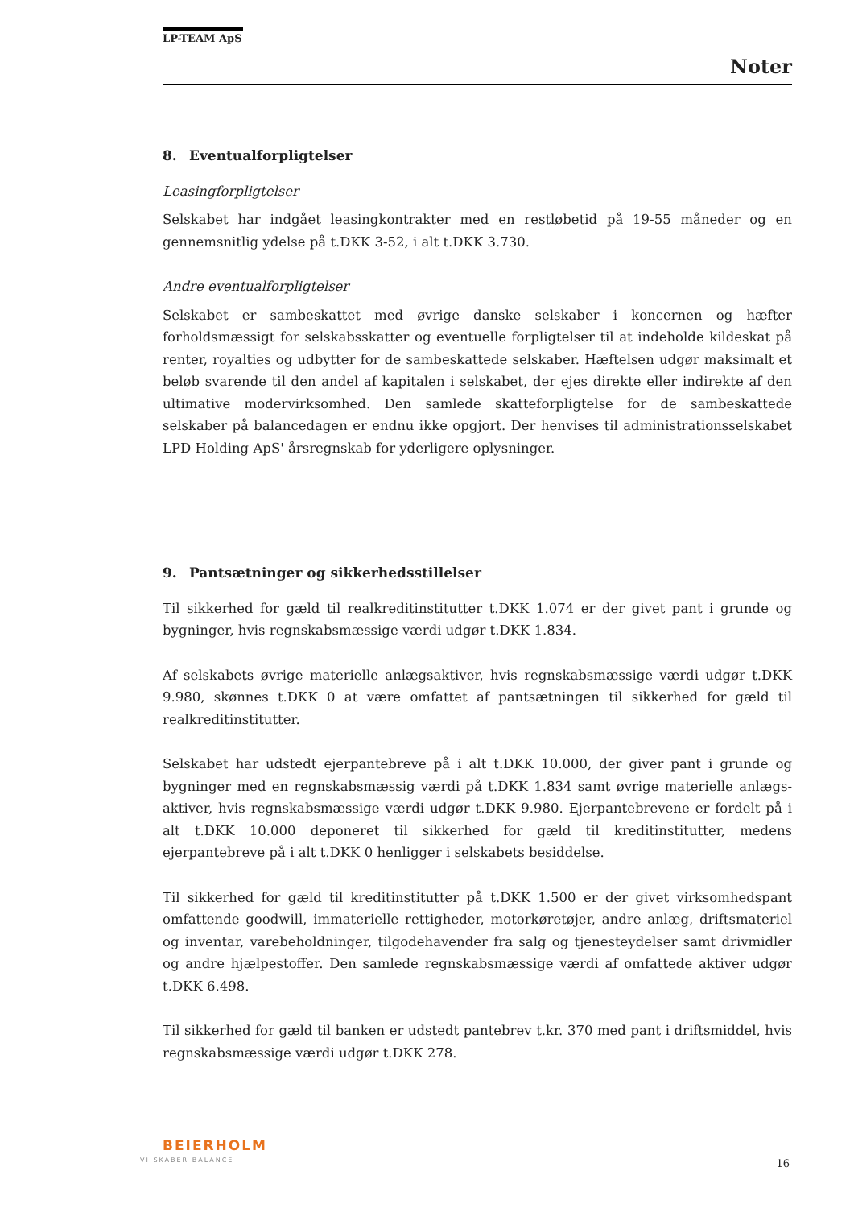LP-TEAM ApS
Noter
8. Eventualforpligtelser
Leasingforpligtelser
Selskabet har indgået leasingkontrakter med en restløbetid på 19-55 måneder og en gennemsnitlig ydelse på t.DKK 3-52, i alt t.DKK 3.730.
Andre eventualforpligtelser
Selskabet er sambeskattet med øvrige danske selskaber i koncernen og hæfter forholdsmæssigt for selskabsskatter og eventuelle forpligtelser til at indeholde kildeskat på renter, royalties og udbytter for de sambeskattede selskaber. Hæftelsen udgør maksimalt et beløb svarende til den andel af kapitalen i selskabet, der ejes direkte eller indirekte af den ultimative modervirksomhed. Den samlede skatteforpligtelse for de sambeskattede selskaber på balancedagen er endnu ikke opgjort. Der henvises til administrationsselskabet LPD Holding ApS' årsregnskab for yderligere oplysninger.
9. Pantsætninger og sikkerhedsstillelser
Til sikkerhed for gæld til realkreditinstitutter t.DKK 1.074 er der givet pant i grunde og bygninger, hvis regnskabsmæssige værdi udgør t.DKK 1.834.
Af selskabets øvrige materielle anlægsaktiver, hvis regnskabsmæssige værdi udgør t.DKK 9.980, skønnes t.DKK 0 at være omfattet af pantsætningen til sikkerhed for gæld til realkreditinstitutter.
Selskabet har udstedt ejerpantebreve på i alt t.DKK 10.000, der giver pant i grunde og bygninger med en regnskabsmæssig værdi på t.DKK 1.834 samt øvrige materielle anlægs-aktiver, hvis regnskabsmæssige værdi udgør t.DKK 9.980. Ejerpantebrevene er fordelt på i alt t.DKK 10.000 deponeret til sikkerhed for gæld til kreditinstitutter, medens ejerpantebreve på i alt t.DKK 0 henligger i selskabets besiddelse.
Til sikkerhed for gæld til kreditinstitutter på t.DKK 1.500 er der givet virksomhedspant omfattende goodwill, immaterielle rettigheder, motorkøretøjer, andre anlæg, driftsmateriel og inventar, varebeholdninger, tilgodehavender fra salg og tjenesteydelser samt drivmidler og andre hjælpestoffer. Den samlede regnskabsmæssige værdi af omfattede aktiver udgør t.DKK 6.498.
Til sikkerhed for gæld til banken er udstedt pantebrev t.kr. 370 med pant i driftsmiddel, hvis regnskabsmæssige værdi udgør t.DKK 278.
BEIERHOLM
VI SKABER BALANCE 16